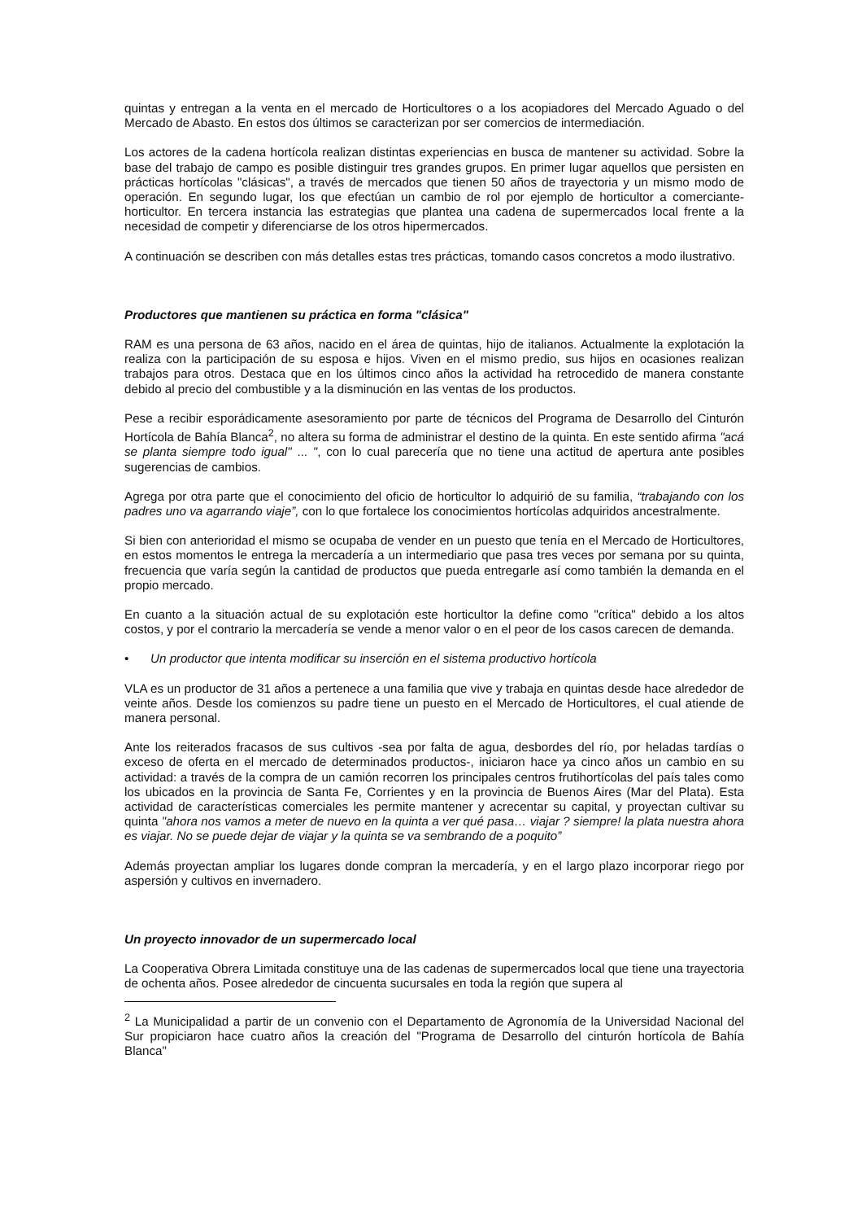quintas y entregan a la venta en el mercado de Horticultores o a los acopiadores del Mercado Aguado o del Mercado de Abasto. En estos dos últimos se caracterizan por ser comercios de intermediación.
Los actores de la cadena hortícola realizan distintas experiencias en busca de mantener su actividad. Sobre la base del trabajo de campo es posible distinguir tres grandes grupos. En primer lugar aquellos que persisten en prácticas hortícolas "clásicas", a través de mercados que tienen 50 años de trayectoria y un mismo modo de operación. En segundo lugar, los que efectúan un cambio de rol por ejemplo de horticultor a comerciante-horticultor. En tercera instancia las estrategias que plantea una cadena de supermercados local frente a la necesidad de competir y diferenciarse de los otros hipermercados.
A continuación se describen con más detalles estas tres prácticas, tomando casos concretos a modo ilustrativo.
Productores que mantienen su práctica en forma "clásica"
RAM es una persona de 63 años, nacido en el área de quintas, hijo de italianos. Actualmente la explotación la realiza con la participación de su esposa e hijos. Viven en el mismo predio, sus hijos en ocasiones realizan trabajos para otros. Destaca que en los últimos cinco años la actividad ha retrocedido de manera constante debido al precio del combustible y a la disminución en las ventas de los productos.
Pese a recibir esporádicamente asesoramiento por parte de técnicos del Programa de Desarrollo del Cinturón Hortícola de Bahía Blanca<sup>2</sup>, no altera su forma de administrar el destino de la quinta. En este sentido afirma "acá se planta siempre todo igual" ... ", con lo cual parecería que no tiene una actitud de apertura ante posibles sugerencias de cambios.
Agrega por otra parte que el conocimiento del oficio de horticultor lo adquirió de su familia, “trabajando con los padres uno va agarrando viaje”, con lo que fortalece los conocimientos hortícolas adquiridos ancestralmente.
Si bien con anterioridad el mismo se ocupaba de vender en un puesto que tenía en el Mercado de Horticultores, en estos momentos le entrega la mercadería a un intermediario que pasa tres veces por semana por su quinta, frecuencia que varía según la cantidad de productos que pueda entregarle así como también la demanda en el propio mercado.
En cuanto a la situación actual de su explotación este horticultor la define como "crítica" debido a los altos costos, y por el contrario la mercadería se vende a menor valor o en el peor de los casos carecen de demanda.
• Un productor que intenta modificar su inserción en el sistema productivo hortícola
VLA es un productor de 31 años a pertenece a una familia que vive y trabaja en quintas desde hace alrededor de veinte años. Desde los comienzos su padre tiene un puesto en el Mercado de Horticultores, el cual atiende de manera personal.
Ante los reiterados fracasos de sus cultivos -sea por falta de agua, desbordes del río, por heladas tardías o exceso de oferta en el mercado de determinados productos-, iniciaron hace ya cinco años un cambio en su actividad: a través de la compra de un camión recorren los principales centros frutihortícolas del país tales como los ubicados en la provincia de Santa Fe, Corrientes y en la provincia de Buenos Aires (Mar del Plata). Esta actividad de características comerciales les permite mantener y acrecentar su capital, y proyectan cultivar su quinta "ahora nos vamos a meter de nuevo en la quinta a ver qué pasa… viajar ? siempre! la plata nuestra ahora es viajar. No se puede dejar de viajar y la quinta se va sembrando de a poquito”
Además proyectan ampliar los lugares donde compran la mercadería, y en el largo plazo incorporar riego por aspersión y cultivos en invernadero.
Un proyecto innovador de un supermercado local
La Cooperativa Obrera Limitada constituye una de las cadenas de supermercados local que tiene una trayectoria de ochenta años. Posee alrededor de cincuenta sucursales en toda la región que supera al
<sup>2</sup> La Municipalidad a partir de un convenio con el Departamento de Agronomía de la Universidad Nacional del Sur propiciaron hace cuatro años la creación del "Programa de Desarrollo del cinturón hortícola de Bahía Blanca"